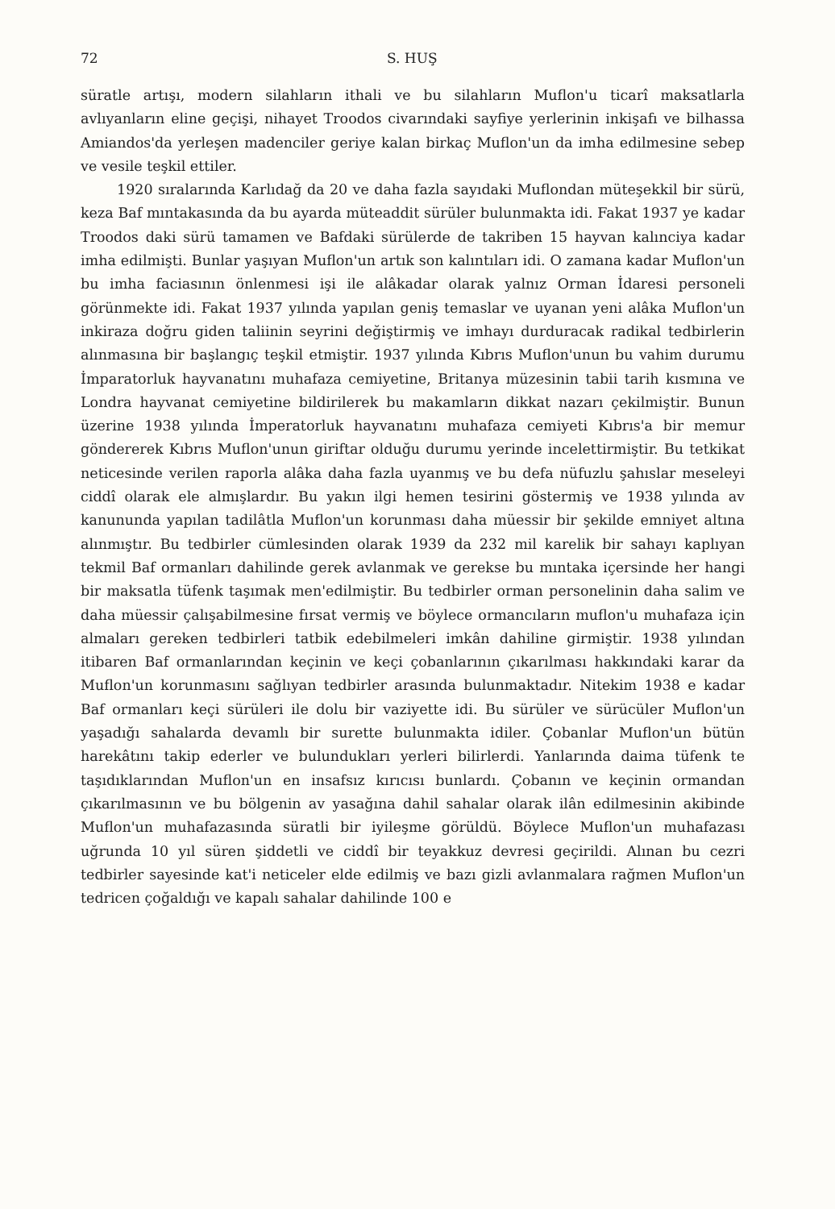72 S. HUŞ
süratle artışı, modern silahların ithali ve bu silahların Muflon'u ticarî maksatlarla avlıyanların eline geçişi, nihayet Troodos civarındaki sayfiye yerlerinin inkişafı ve bilhassa Amiandos'da yerleşen madenciler geriye kalan birkaç Muflon'un da imha edilmesine sebep ve vesile teşkil ettiler.
1920 sıralarında Karlıdağ da 20 ve daha fazla sayıdaki Muflondan müteşekkil bir sürü, keza Baf mıntakasında da bu ayarda müteaddit sürüler bulunmakta idi. Fakat 1937 ye kadar Troodos daki sürü tamamen ve Bafdaki sürülerde de takriben 15 hayvan kalınciya kadar imha edilmişti. Bunlar yaşıyan Muflon'un artık son kalıntıları idi. O zamana kadar Muflon'un bu imha faciasının önlenmesi işi ile alâkadar olarak yalnız Orman İdaresi personeli görünmekte idi. Fakat 1937 yılında yapılan geniş temaslar ve uyanan yeni alâka Muflon'un inkiraza doğru giden taliinin seyrini değiştirmiş ve imhayı durduracak radikal tedbirlerin alınmasına bir başlangıç teşkil etmiştir. 1937 yılında Kıbrıs Muflon'unun bu vahim durumu İmparatorluk hayvanatını muhafaza cemiyetine, Britanya müzesinin tabii tarih kısmına ve Londra hayvanat cemiyetine bildirilerek bu makamların dikkat nazarı çekilmiştir. Bunun üzerine 1938 yılında İmperatorluk hayvanatını muhafaza cemiyeti Kıbrıs'a bir memur göndererek Kıbrıs Muflon'unun giriftar olduğu durumu yerinde incelettirmiştir. Bu tetkikat neticesinde verilen raporla alâka daha fazla uyanmış ve bu defa nüfuzlu şahıslar meseleyi ciddî olarak ele almışlardır. Bu yakın ilgi hemen tesirini göstermiş ve 1938 yılında av kanununda yapılan tadilâtla Muflon'un korunması daha müessir bir şekilde emniyet altına alınmıştır. Bu tedbirler cümlesinden olarak 1939 da 232 mil karelik bir sahayı kaplıyan tekmil Baf ormanları dahilinde gerek avlanmak ve gerekse bu mıntaka içersinde her hangi bir maksatla tüfenk taşımak men'edilmiştir. Bu tedbirler orman personelinin daha salim ve daha müessir çalışabilmesine fırsat vermiş ve böylece ormancıların muflon'u muhafaza için almaları gereken tedbirleri tatbik edebilmeleri imkân dahiline girmiştir. 1938 yılından itibaren Baf ormanlarından keçinin ve keçi çobanlarının çıkarılması hakkındaki karar da Muflon'un korunmasını sağlıyan tedbirler arasında bulunmaktadır. Nitekim 1938 e kadar Baf ormanları keçi sürüleri ile dolu bir vaziyette idi. Bu sürüler ve sürücüler Muflon'un yaşadığı sahalarda devamlı bir surette bulunmakta idiler. Çobanlar Muflon'un bütün harekâtını takip ederler ve bulundukları yerleri bilirlerdi. Yanlarında daima tüfenk te taşıdıklarından Muflon'un en insafsız kırıcısı bunlardı. Çobanın ve keçinin ormandan çıkarılmasının ve bu bölgenin av yasağına dahil sahalar olarak ilân edilmesinin akibinde Muflon'un muhafazasında süratli bir iyileşme görüldü. Böylece Muflon'un muhafazası uğrunda 10 yıl süren şiddetli ve ciddî bir teyakkuz devresi geçirildi. Alınan bu cezri tedbirler sayesinde kat'i neticeler elde edilmiş ve bazı gizli avlanmalara rağmen Muflon'un tedricen çoğaldığı ve kapalı sahalar dahilinde 100 e